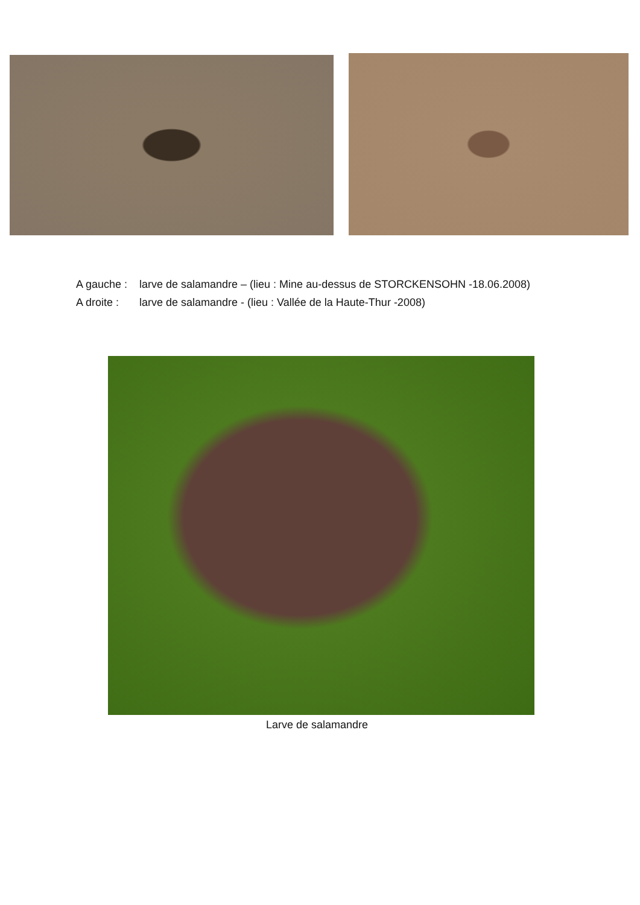A gauche : larve de salamandre – (lieu : Mine au-dessus de STORCKENSOHN -18.06.2008)
A droite : larve de salamandre - (lieu : Vallée de la Haute-Thur -2008)
Larve de salamandre